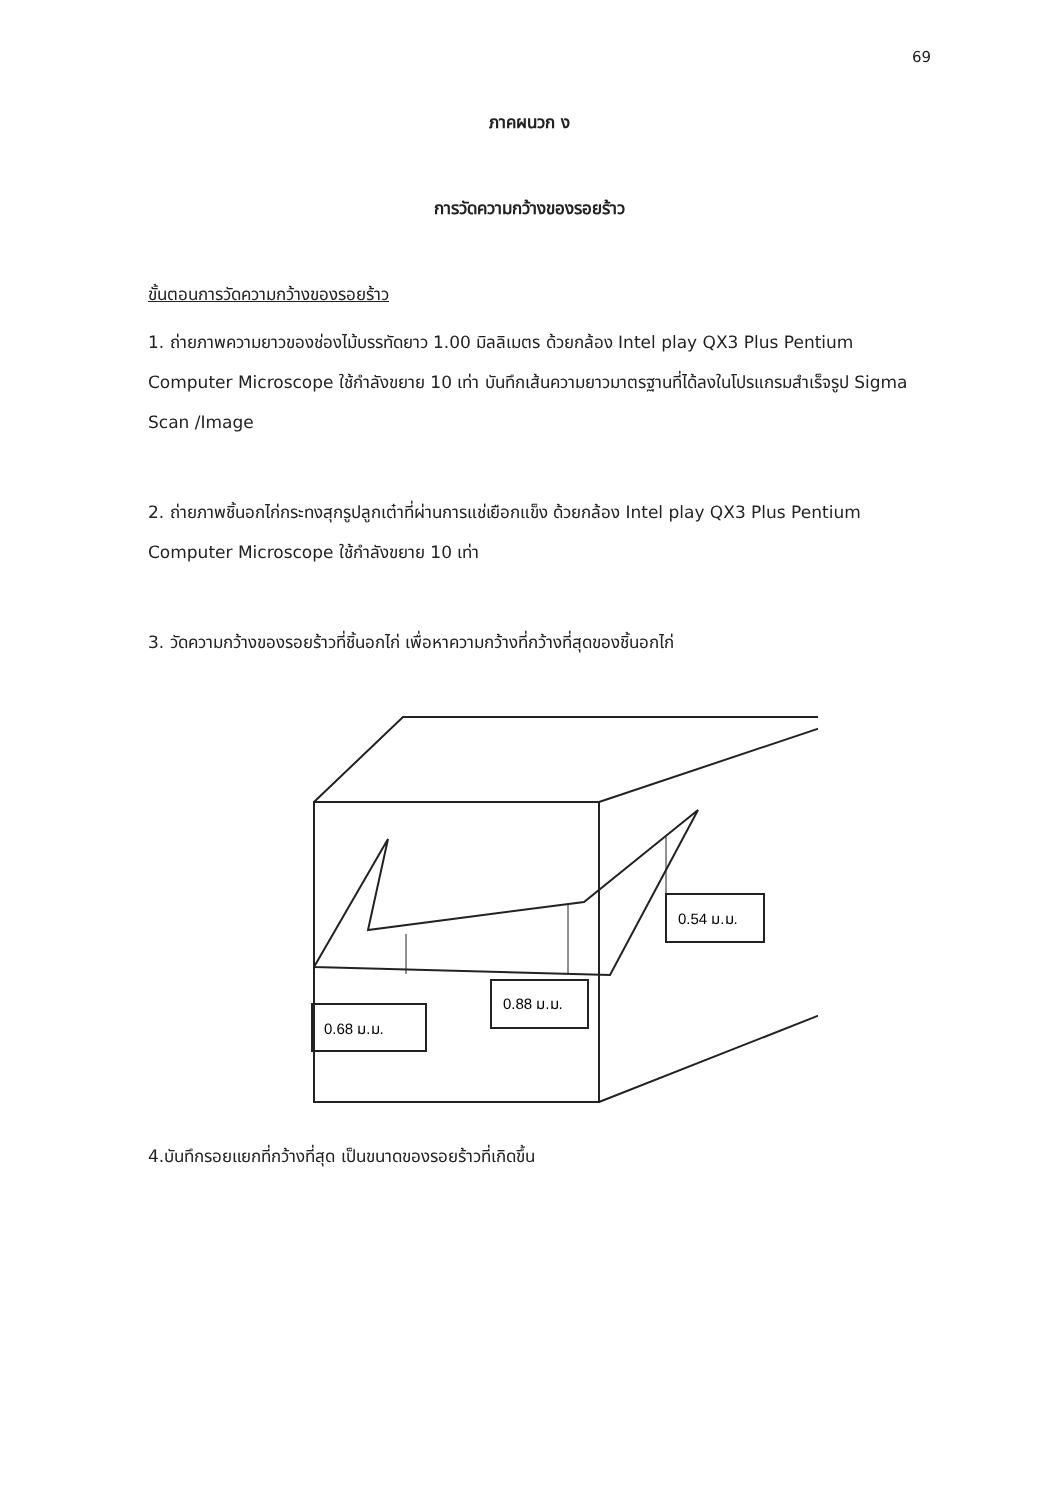69
ภาคผนวก ง
การวัดความกว้างของรอยร้าว
ขั้นตอนการวัดความกว้างของรอยร้าว
1. ถ่ายภาพความยาวของช่องไม้บรรทัดยาว 1.00 มิลลิเมตร ด้วยกล้อง Intel play QX3 Plus Pentium Computer Microscope ใช้กำลังขยาย 10 เท่า บันทึกเส้นความยาวมาตรฐานที่ได้ลงในโปรแกรมสำเร็จรูป Sigma Scan /Image
2. ถ่ายภาพชิ้นอกไก่กระทงสุกรูปลูกเต๋าที่ผ่านการแช่เยือกแข็ง ด้วยกล้อง Intel play QX3 Plus Pentium Computer Microscope ใช้กำลังขยาย 10 เท่า
3. วัดความกว้างของรอยร้าวที่ชิ้นอกไก่ เพื่อหาความกว้างที่กว้างที่สุดของชิ้นอกไก่
0.68 ม.ม.
0.88 ม.ม.
0.54 ม.ม.
4.บันทึกรอยแยกที่กว้างที่สุด เป็นขนาดของรอยร้าวที่เกิดขึ้น